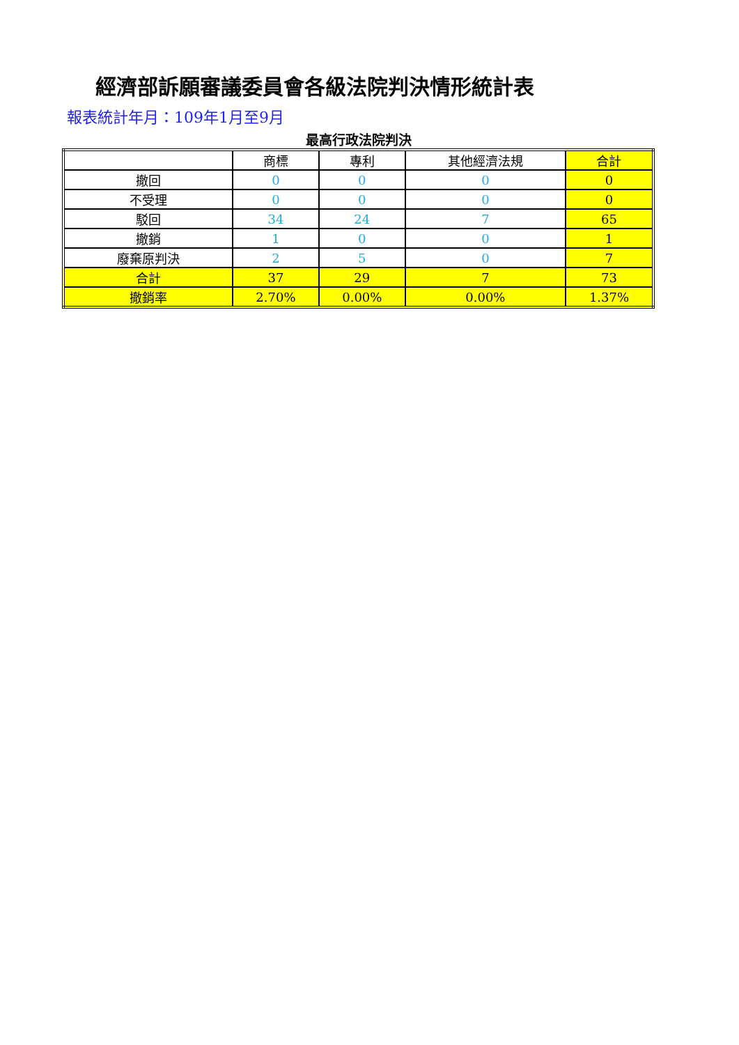經濟部訴願審議委員會各級法院判決情形統計表
報表統計年月：109年1月至9月
最高行政法院判決
| | 商標 | 專利 | 其他經濟法規 | 合計 |
| 撤回 | 0 | 0 | 0 | 0 |
| 不受理 | 0 | 0 | 0 | 0 |
| 駁回 | 34 | 24 | 7 | 65 |
| 撤銷 | 1 | 0 | 0 | 1 |
| 廢棄原判決 | 2 | 5 | 0 | 7 |
| 合計 | 37 | 29 | 7 | 73 |
| 撤銷率 | 2.70% | 0.00% | 0.00% | 1.37% |